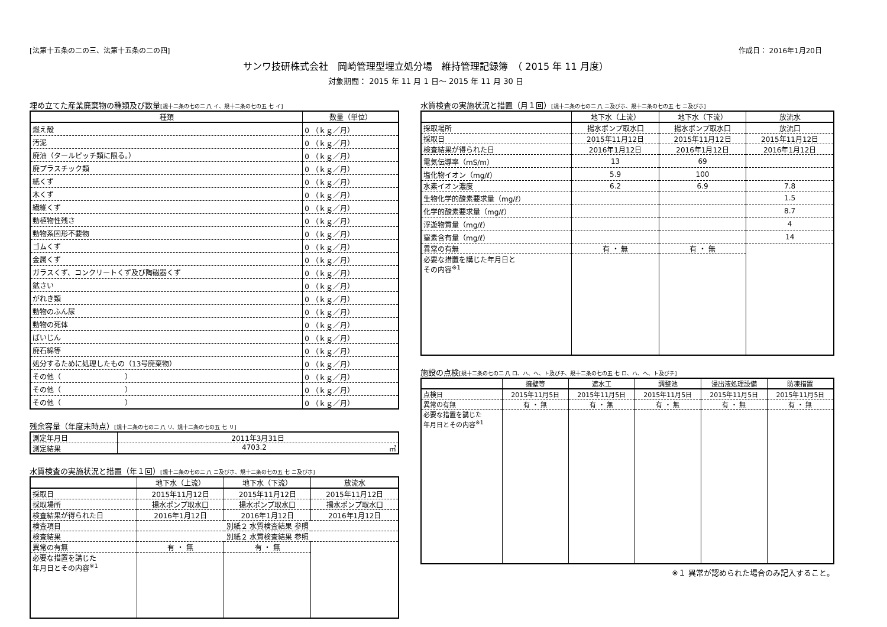[法第十五条の二の三、法第十五条の二の四] 作成日： 2016年1月20日
サンワ技研株式会社　岡崎管理型埋立処分場　維持管理記録簿　（ 2015 年 11 月度）
対象期間： 2015 年 11 月 1 日～ 2015 年 11 月 30 日
埋め立てた産業廃棄物の種類及び数量[規十二条の七の二 八 イ、規十二条の七の五 七 イ]
| 種類 | 数量（単位） |
| --- | --- |
| 燃え殻 | 0 （ｋｇ／月） |
| 汚泥 | 0 （ｋｇ／月） |
| 廃油（タールピッチ類に限る。） | 0 （ｋｇ／月） |
| 廃プラスチック類 | 0 （ｋｇ／月） |
| 紙くず | 0 （ｋｇ／月） |
| 木くず | 0 （ｋｇ／月） |
| 繊維くず | 0 （ｋｇ／月） |
| 動植物性残さ | 0 （ｋｇ／月） |
| 動物系固形不要物 | 0 （ｋｇ／月） |
| ゴムくず | 0 （ｋｇ／月） |
| 金属くず | 0 （ｋｇ／月） |
| ガラスくず、コンクリートくず及び陶磁器くず | 0 （ｋｇ／月） |
| 鉱さい | 0 （ｋｇ／月） |
| がれき類 | 0 （ｋｇ／月） |
| 動物のふん尿 | 0 （ｋｇ／月） |
| 動物の死体 | 0 （ｋｇ／月） |
| ばいじん | 0 （ｋｇ／月） |
| 廃石綿等 | 0 （ｋｇ／月） |
| 処分するために処理したもの（13号廃棄物） | 0 （ｋｇ／月） |
| その他（ ） | 0 （ｋｇ／月） |
| その他（ ） | 0 （ｋｇ／月） |
| その他（ ） | 0 （ｋｇ／月） |
残余容量（年度末時点）[規十二条の七の二 八 リ、規十二条の七の五 七 リ]
| 測定年月日 | 2011年3月31日 |
| 測定結果 | 4703.2 ㎥ |
水質検査の実施状況と措置（年１回）[規十二条の七の二 八 ニ及びホ、規十二条の七の五 七 ニ及びホ]
| | 地下水（上流） | 地下水（下流） | 放流水 |
| --- | --- | --- | --- |
| 採取日 | 2015年11月12日 | 2015年11月12日 | 2015年11月12日 |
| 採取場所 | 揚水ポンプ取水口 | 揚水ポンプ取水口 | 揚水ポンプ取水口 |
| 検査結果が得られた日 | 2016年1月12日 | 2016年1月12日 | 2016年1月12日 |
| 検査項目 | 別紙２ 水質検査結果 参照 | | |
| 検査結果 | 別紙２ 水質検査結果 参照 | | |
| 異常の有無 | 有 ・ 無 | 有 ・ 無 | |
| 必要な措置を講じた 年月日とその内容<sup>※1</sup> | | | |
水質検査の実施状況と措置（月１回）[規十二条の七の二 八 ニ及びホ、規十二条の七の五 七 ニ及びホ]
| | 地下水（上流） | 地下水（下流） | 放流水 |
| --- | --- | --- | --- |
| 採取場所 | 揚水ポンプ取水口 | 揚水ポンプ取水口 | 放流口 |
| 採取日 | 2015年11月12日 | 2015年11月12日 | 2015年11月12日 |
| 検査結果が得られた日 | 2016年1月12日 | 2016年1月12日 | 2016年1月12日 |
| 電気伝導率（mS/m） | 13 | 69 | |
| 塩化物イオン（mg/ℓ） | 5.9 | 100 | |
| 水素イオン濃度 | 6.2 | 6.9 | 7.8 |
| 生物化学的酸素要求量（mg/ℓ） | | | 1.5 |
| 化学的酸素要求量（mg/ℓ） | | | 8.7 |
| 浮遊物質量（mg/ℓ） | | | 4 |
| 窒素含有量（mg/ℓ） | | | 14 |
| 異常の有無 | 有 ・ 無 | 有 ・ 無 | |
| 必要な措置を講じた年月日と その内容<sup>※1</sup> | | | |
施設の点検[規十二条の七の二 八 ロ、ハ、ヘ、ト及びチ、規十二条の七の五 七 ロ、ハ、ヘ、ト及びチ]
| | 擁壁等 | 遮水工 | 調整池 | 浸出液処理設備 | 防凍措置 |
| --- | --- | --- | --- | --- | --- |
| 点検日 | 2015年11月5日 | 2015年11月5日 | 2015年11月5日 | 2015年11月5日 | 2015年11月5日 |
| 異常の有無 | 有 ・ 無 | 有 ・ 無 | 有 ・ 無 | 有 ・ 無 | 有 ・ 無 |
| 必要な措置を講じた 年月日とその内容<sup>※1</sup> | | | | | |
※１ 異常が認められた場合のみ記入すること。